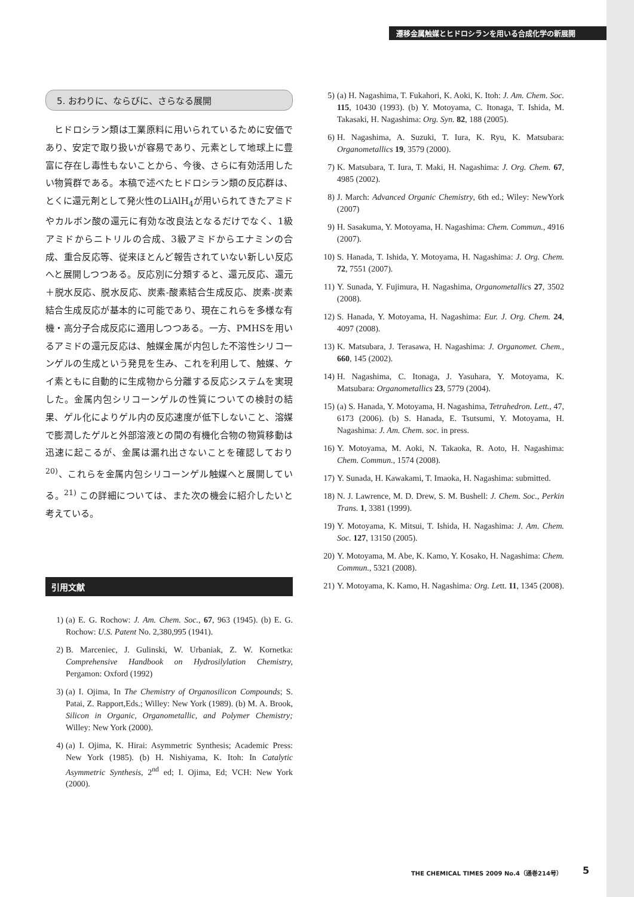遷移金属触媒とヒドロシランを用いる合成化学の新展開
5. おわりに、ならびに、さらなる展開
ヒドロシラン類は工業原料に用いられているために安価であり、安定で取り扱いが容易であり、元素として地球上に豊富に存在し毒性もないことから、今後、さらに有効活用したい物質群である。本稿で述べたヒドロシラン類の反応群は、とくに還元剤として発火性のLiAlH<sub>4</sub>が用いられてきたアミドやカルボン酸の還元に有効な改良法となるだけでなく、1級アミドからニトリルの合成、3級アミドからエナミンの合成、重合反応等、従来ほとんど報告されていない新しい反応へと展開しつつある。反応別に分類すると、還元反応、還元＋脱水反応、脱水反応、炭素-酸素結合生成反応、炭素-炭素結合生成反応が基本的に可能であり、現在これらを多様な有機・高分子合成反応に適用しつつある。一方、PMHSを用いるアミドの還元反応は、触媒金属が内包した不溶性シリコーンゲルの生成という発見を生み、これを利用して、触媒、ケイ素ともに自動的に生成物から分離する反応システムを実現した。金属内包シリコーンゲルの性質についての検討の結果、ゲル化によりゲル内の反応速度が低下しないこと、溶媒で膨潤したゲルと外部溶液との間の有機化合物の物質移動は迅速に起こるが、金属は漏れ出さないことを確認しており<sup>20)</sup>、これらを金属内包シリコーンゲル触媒へと展開している。<sup>21)</sup> この詳細については、また次の機会に紹介したいと考えている。
引用文献
1) (a) E. G. Rochow: J. Am. Chem. Soc., 67, 963 (1945). (b) E. G. Rochow: U.S. Patent No. 2,380,995 (1941).
2) B. Marceniec, J. Gulinski, W. Urbaniak, Z. W. Kornetka: Comprehensive Handbook on Hydrosilylation Chemistry, Pergamon: Oxford (1992)
3) (a) I. Ojima, In The Chemistry of Organosilicon Compounds; S. Patai, Z. Rapport,Eds.; Willey: New York (1989). (b) M. A. Brook, Silicon in Organic, Organometallic, and Polymer Chemistry; Willey: New York (2000).
4) (a) I. Ojima, K. Hirai: Asymmetric Synthesis; Academic Press: New York (1985). (b) H. Nishiyama, K. Itoh: In Catalytic Asymmetric Synthesis, 2<sup>nd</sup> ed; I. Ojima, Ed; VCH: New York (2000).
5) (a) H. Nagashima, T. Fukahori, K. Aoki, K. Itoh: J. Am. Chem. Soc. 115, 10430 (1993). (b) Y. Motoyama, C. Itonaga, T. Ishida, M. Takasaki, H. Nagashima: Org. Syn. 82, 188 (2005).
6) H. Nagashima, A. Suzuki, T. Iura, K. Ryu, K. Matsubara: Organometallics 19, 3579 (2000).
7) K. Matsubara, T. Iura, T. Maki, H. Nagashima: J. Org. Chem. 67, 4985 (2002).
8) J. March: Advanced Organic Chemistry, 6th ed.; Wiley: NewYork (2007)
9) H. Sasakuma, Y. Motoyama, H. Nagashima: Chem. Commun., 4916 (2007).
10) S. Hanada, T. Ishida, Y. Motoyama, H. Nagashima: J. Org. Chem. 72, 7551 (2007).
11) Y. Sunada, Y. Fujimura, H. Nagashima, Organometallics 27, 3502 (2008).
12) S. Hanada, Y. Motoyama, H. Nagashima: Eur. J. Org. Chem. 24, 4097 (2008).
13) K. Matsubara, J. Terasawa, H. Nagashima: J. Organomet. Chem., 660, 145 (2002).
14) H. Nagashima, C. Itonaga, J. Yasuhara, Y. Motoyama, K. Matsubara: Organometallics 23, 5779 (2004).
15) (a) S. Hanada, Y. Motoyama, H. Nagashima, Tetrahedron. Lett., 47, 6173 (2006). (b) S. Hanada, E. Tsutsumi, Y. Motoyama, H. Nagashima: J. Am. Chem. soc. in press.
16) Y. Motoyama, M. Aoki, N. Takaoka, R. Aoto, H. Nagashima: Chem. Commun., 1574 (2008).
17) Y. Sunada, H. Kawakami, T. Imaoka, H. Nagashima: submitted.
18) N. J. Lawrence, M. D. Drew, S. M. Bushell: J. Chem. Soc., Perkin Trans. 1, 3381 (1999).
19) Y. Motoyama, K. Mitsui, T. Ishida, H. Nagashima: J. Am. Chem. Soc. 127, 13150 (2005).
20) Y. Motoyama, M. Abe, K. Kamo, Y. Kosako, H. Nagashima: Chem. Commun., 5321 (2008).
21) Y. Motoyama, K. Kamo, H. Nagashima: Org. Lett. 11, 1345 (2008).
THE CHEMICAL TIMES 2009 No.4（通巻214号）
5